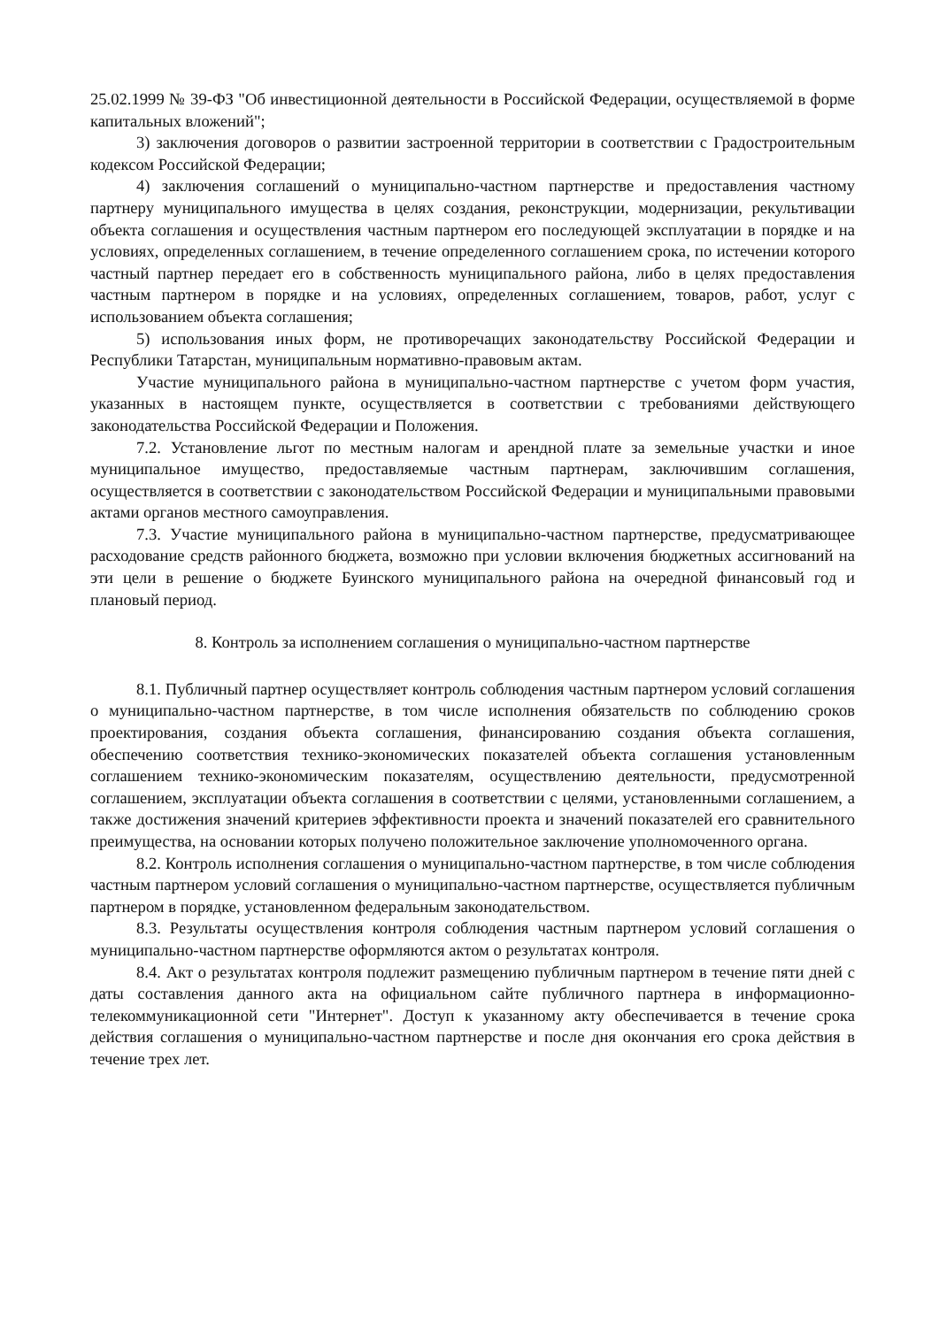25.02.1999 № 39-ФЗ "Об инвестиционной деятельности в Российской Федерации, осуществляемой в форме капитальных вложений";
3) заключения договоров о развитии застроенной территории в соответствии с Градостроительным кодексом Российской Федерации;
4) заключения соглашений о муниципально-частном партнерстве и предоставления частному партнеру муниципального имущества в целях создания, реконструкции, модернизации, рекультивации объекта соглашения и осуществления частным партнером его последующей эксплуатации в порядке и на условиях, определенных соглашением, в течение определенного соглашением срока, по истечении которого частный партнер передает его в собственность муниципального района, либо в целях предоставления частным партнером в порядке и на условиях, определенных соглашением, товаров, работ, услуг с использованием объекта соглашения;
5) использования иных форм, не противоречащих законодательству Российской Федерации и Республики Татарстан, муниципальным нормативно-правовым актам.
Участие муниципального района в муниципально-частном партнерстве с учетом форм участия, указанных в настоящем пункте, осуществляется в соответствии с требованиями действующего законодательства Российской Федерации и Положения.
7.2. Установление льгот по местным налогам и арендной плате за земельные участки и иное муниципальное имущество, предоставляемые частным партнерам, заключившим соглашения, осуществляется в соответствии с законодательством Российской Федерации и муниципальными правовыми актами органов местного самоуправления.
7.3. Участие муниципального района в муниципально-частном партнерстве, предусматривающее расходование средств районного бюджета, возможно при условии включения бюджетных ассигнований на эти цели в решение о бюджете Буинского муниципального района на очередной финансовый год и плановый период.
8. Контроль за исполнением соглашения о муниципально-частном партнерстве
8.1. Публичный партнер осуществляет контроль соблюдения частным партнером условий соглашения о муниципально-частном партнерстве, в том числе исполнения обязательств по соблюдению сроков проектирования, создания объекта соглашения, финансированию создания объекта соглашения, обеспечению соответствия технико-экономических показателей объекта соглашения установленным соглашением технико-экономическим показателям, осуществлению деятельности, предусмотренной соглашением, эксплуатации объекта соглашения в соответствии с целями, установленными соглашением, а также достижения значений критериев эффективности проекта и значений показателей его сравнительного преимущества, на основании которых получено положительное заключение уполномоченного органа.
8.2. Контроль исполнения соглашения о муниципально-частном партнерстве, в том числе соблюдения частным партнером условий соглашения о муниципально-частном партнерстве, осуществляется публичным партнером в порядке, установленном федеральным законодательством.
8.3. Результаты осуществления контроля соблюдения частным партнером условий соглашения о муниципально-частном партнерстве оформляются актом о результатах контроля.
8.4. Акт о результатах контроля подлежит размещению публичным партнером в течение пяти дней с даты составления данного акта на официальном сайте публичного партнера в информационно-телекоммуникационной сети "Интернет". Доступ к указанному акту обеспечивается в течение срока действия соглашения о муниципально-частном партнерстве и после дня окончания его срока действия в течение трех лет.